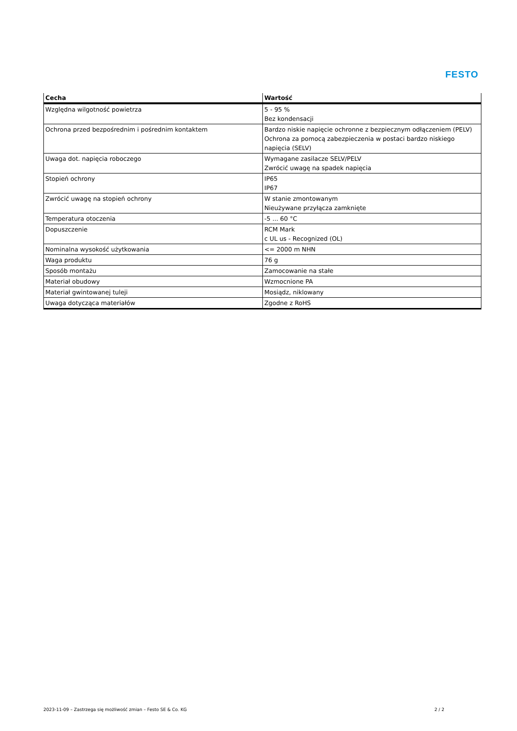FESTO
| Cecha | Wartość |
| --- | --- |
| Względna wilgotność powietrza | 5 - 95 % Bez kondensacji |
| Ochrona przed bezpośrednim i pośrednim kontaktem | Bardzo niskie napięcie ochronne z bezpiecznym odłączeniem (PELV) Ochrona za pomocą zabezpieczenia w postaci bardzo niskiego napięcia (SELV) |
| Uwaga dot. napięcia roboczego | Wymagane zasilacze SELV/PELV Zwrócić uwagę na spadek napięcia |
| Stopień ochrony | IP65 IP67 |
| Zwrócić uwagę na stopień ochrony | W stanie zmontowanym Nieużywane przyłącza zamknięte |
| Temperatura otoczenia | -5 ... 60 °C |
| Dopuszczenie | RCM Mark c UL us - Recognized (OL) |
| Nominalna wysokość użytkowania | <= 2000 m NHN |
| Waga produktu | 76 g |
| Sposób montażu | Zamocowanie na stałe |
| Materiał obudowy | Wzmocnione PA |
| Materiał gwintowanej tuleji | Mosiądz, niklowany |
| Uwaga dotycząca materiałów | Zgodne z RoHS |
2023-11-09 – Zastrzega się możliwość zmian – Festo SE & Co. KG 2 / 2